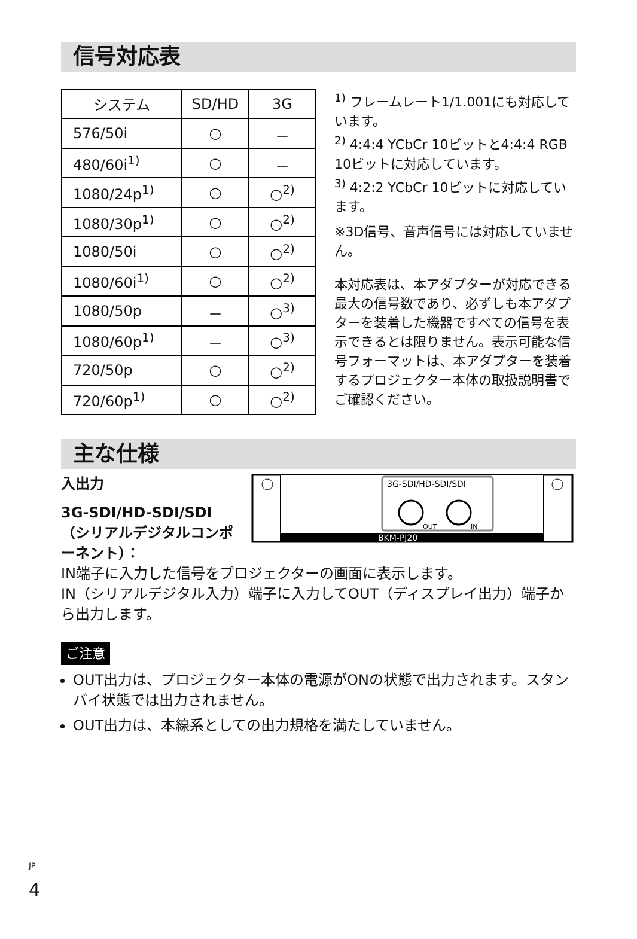信号対応表
| システム | SD/HD | 3G |
| --- | --- | --- |
| 576/50i | ○ | － |
| 480/60i<sup>1)</sup> | ○ | － |
| 1080/24p<sup>1)</sup> | ○ | ○<sup>2)</sup> |
| 1080/30p<sup>1)</sup> | ○ | ○<sup>2)</sup> |
| 1080/50i | ○ | ○<sup>2)</sup> |
| 1080/60i<sup>1)</sup> | ○ | ○<sup>2)</sup> |
| 1080/50p | － | ○<sup>3)</sup> |
| 1080/60p<sup>1)</sup> | － | ○<sup>3)</sup> |
| 720/50p | ○ | ○<sup>2)</sup> |
| 720/60p<sup>1)</sup> | ○ | ○<sup>2)</sup> |
<sup>1)</sup> フレームレート1/1.001にも対応しています。
<sup>2)</sup> 4:4:4 YCbCr 10ビットと4:4:4 RGB 10ビットに対応しています。
<sup>3)</sup> 4:2:2 YCbCr 10ビットに対応しています。
※3D信号、音声信号には対応していません。
本対応表は、本アダプターが対応できる最大の信号数であり、必ずしも本アダプターを装着した機器ですべての信号を表示できるとは限りません。表示可能な信号フォーマットは、本アダプターを装着するプロジェクター本体の取扱説明書でご確認ください。
主な仕様
入出力
3G-SDI/HD-SDI/SDI（シリアルデジタルコンポーネント）：
BKM-PJ20
3G-SDI/HD-SDI/SDI
OUT
IN
IN端子に入力した信号をプロジェクターの画面に表示します。
IN（シリアルデジタル入力）端子に入力してOUT（ディスプレイ出力）端子から出力します。
ご注意
OUT出力は、プロジェクター本体の電源がONの状態で出力されます。スタンバイ状態では出力されません。
OUT出力は、本線系としての出力規格を満たしていません。
<sup>JP</sup>
4